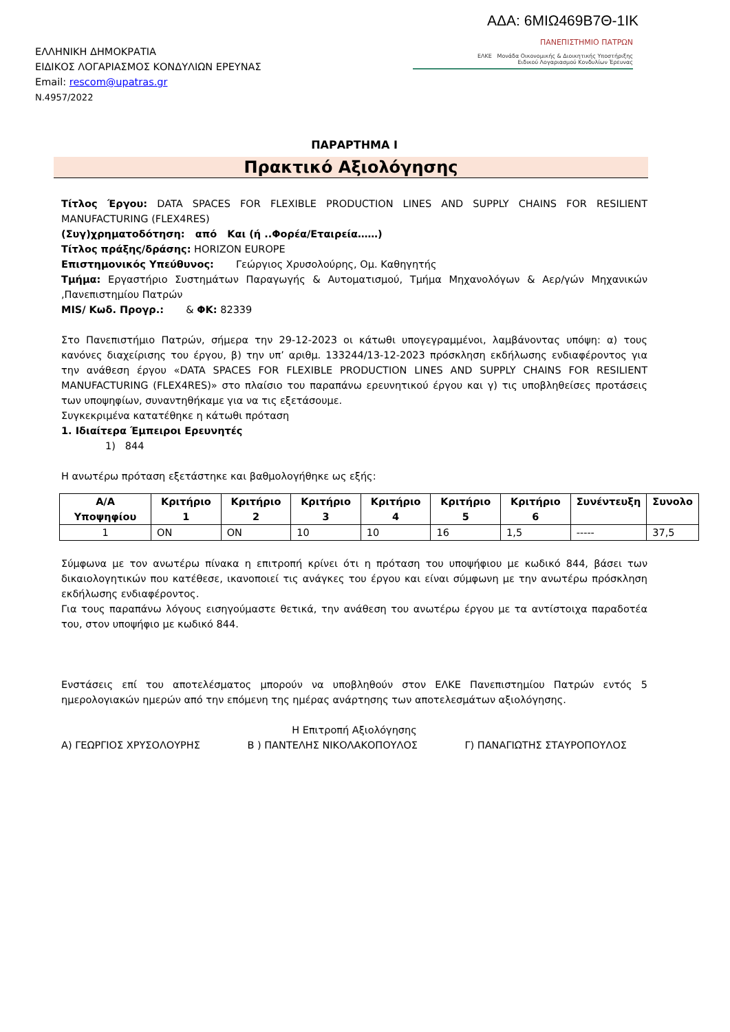ΑΔΑ: 6ΜΙΩ469Β7Θ-1ΙΚ
ΕΛΛΗΝΙΚΗ ΔΗΜΟΚΡΑΤΙΑ
ΕΙΔΙΚΟΣ ΛΟΓΑΡΙΑΣΜΟΣ ΚΟΝΔΥΛΙΩΝ ΕΡΕΥΝΑΣ
Email: rescom@upatras.gr
Ν.4957/2022
ΠΑΝΕΠΙΣΤΗΜΙΟ ΠΑΤΡΩΝ
ΕΛΚΕ Μονάδα Οικονομικής & Διοικητικής Υποστήριξης
Ειδικού Λογαριασμού Κονδυλίων Έρευνας
ΠΑΡΑΡΤΗΜΑ Ι
Πρακτικό Αξιολόγησης
Τίτλος Έργου: DATA SPACES FOR FLEXIBLE PRODUCTION LINES AND SUPPLY CHAINS FOR RESILIENT MANUFACTURING (FLEX4RES)
(Συγ)χρηματοδότηση: από Και (ή ..Φορέα/Εταιρεία……)
Τίτλος πράξης/δράσης: HORIZON EUROPE
Επιστημονικός Υπεύθυνος: Γεώργιος Χρυσολούρης, Ομ. Καθηγητής
Τμήμα: Εργαστήριο Συστημάτων Παραγωγής & Αυτοματισμού, Τμήμα Μηχανολόγων & Αερ/γών Μηχανικών ,Πανεπιστημίου Πατρών
MIS/ Κωδ. Προγρ.: & ΦΚ: 82339
Στο Πανεπιστήμιο Πατρών, σήμερα την 29-12-2023 οι κάτωθι υπογεγραμμένοι, λαμβάνοντας υπόψη: α) τους κανόνες διαχείρισης του έργου, β) την υπ’ αριθμ. 133244/13-12-2023 πρόσκληση εκδήλωσης ενδιαφέροντος για την ανάθεση έργου «DATA SPACES FOR FLEXIBLE PRODUCTION LINES AND SUPPLY CHAINS FOR RESILIENT MANUFACTURING (FLEX4RES)» στο πλαίσιο του παραπάνω ερευνητικού έργου και γ) τις υποβληθείσες προτάσεις των υποψηφίων, συναντηθήκαμε για να τις εξετάσουμε.
Συγκεκριμένα κατατέθηκε η κάτωθι πρόταση
1. Ιδιαίτερα Έμπειροι Ερευνητές
1) 844
Η ανωτέρω πρόταση εξετάστηκε και βαθμολογήθηκε ως εξής:
| Α/Α Υποψηφίου | Κριτήριο 1 | Κριτήριο 2 | Κριτήριο 3 | Κριτήριο 4 | Κριτήριο 5 | Κριτήριο 6 | Συνέντευξη | Συνολο |
| --- | --- | --- | --- | --- | --- | --- | --- | --- |
| 1 | ON | ON | 10 | 10 | 16 | 1,5 | ----- | 37,5 |
Σύμφωνα με τον ανωτέρω πίνακα η επιτροπή κρίνει ότι η πρόταση του υποψήφιου με κωδικό 844, βάσει των δικαιολογητικών που κατέθεσε, ικανοποιεί τις ανάγκες του έργου και είναι σύμφωνη με την ανωτέρω πρόσκληση εκδήλωσης ενδιαφέροντος.
Για τους παραπάνω λόγους εισηγούμαστε θετικά, την ανάθεση του ανωτέρω έργου με τα αντίστοιχα παραδοτέα του, στον υποψήφιο με κωδικό 844.
Ενστάσεις επί του αποτελέσματος μπορούν να υποβληθούν στον ΕΛΚΕ Πανεπιστημίου Πατρών εντός 5 ημερολογιακών ημερών από την επόμενη της ημέρας ανάρτησης των αποτελεσμάτων αξιολόγησης.
Η Επιτροπή Αξιολόγησης
Α) ΓΕΩΡΓΙΟΣ ΧΡΥΣΟΛΟΥΡΗΣ Β ) ΠΑΝΤΕΛΗΣ ΝΙΚΟΛΑΚΟΠΟΥΛΟΣ Γ) ΠΑΝΑΓΙΩΤΗΣ ΣΤΑΥΡΟΠΟΥΛΟΣ